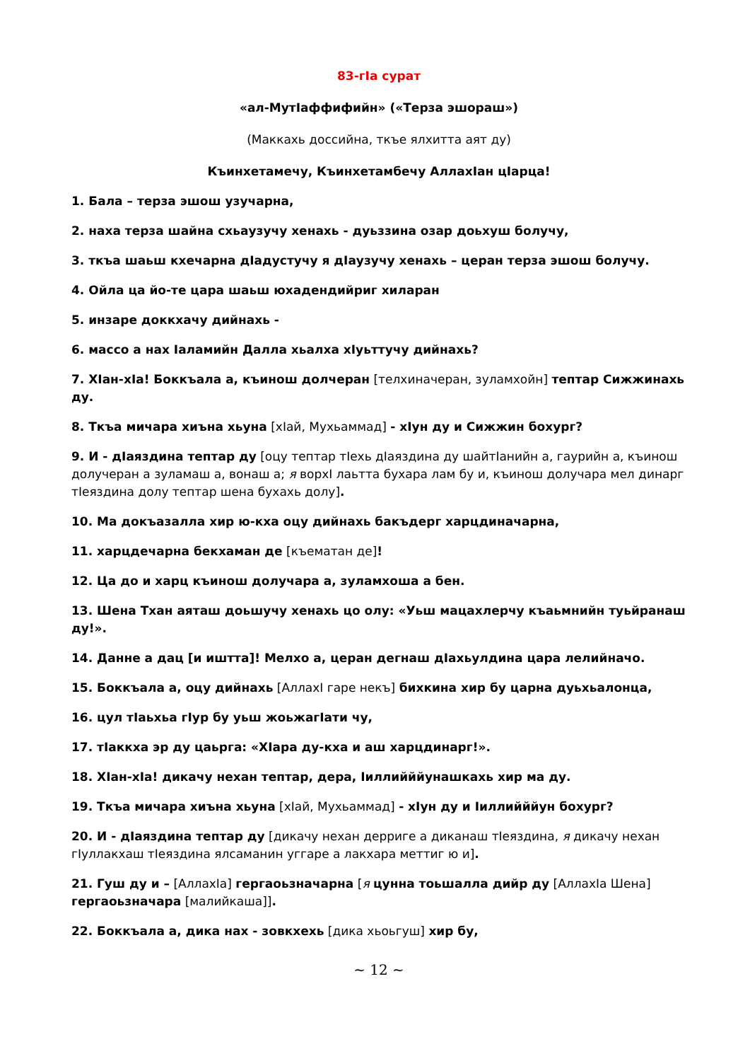83-гIа сурат
«ал-МутIаффифийн» («Терза эшораш»)
(Маккахь доссийна, ткъе ялхитта аят ду)
Къинхетамечу, Къинхетамбечу АллахIан цIарца!
1. Бала – терза эшош узучарна,
2. наха терза шайна схьаузучу хенахь - дуьззина озар доьхуш болучу,
3. ткъа шаьш кхечарна дIадустучу я дIаузучу хенахь – церан терза эшош болучу.
4. Ойла ца йо-те цара шаьш юхадендийриг хиларан
5. инзаре доккхачу дийнахь -
6. массо а нах Iаламийн Далла хьалха хIуьттучу дийнахь?
7. ХIан-хIа! Боккъала а, къинош долчеран [телхиначеран, зуламхойн] тептар Сижжинахь ду.
8. Ткъа мичара хиъна хьуна [хIай, Мухьаммад] - хIун ду и Сижжин бохург?
9. И - дIаяздина тептар ду [оцу тептар тIехь дIаяздина ду шайтIанийн а, гаурийн а, къинош долучеран а зуламаш а, вонаш а; я ворхI лаьтта бухара лам бу и, къинош долучара мел динарг тIеяздина долу тептар шена бухахь долу].
10. Ма докъазалла хир ю-кха оцу дийнахь бакъдерг харцдиначарна,
11. харцдечарна бекхаман де [къематан де]!
12. Ца до и харц къинош долучара а, зуламхоша а бен.
13. Шена Тхан аяташ доьшучу хенахь цо олу: «Уьш мацахлерчу къаьмнийн туьйранаш ду!».
14. Данне а дац [и иштта]! Мелхо а, церан дегнаш дIахьулдина цара лелийначо.
15. Боккъала а, оцу дийнахь [АллахI гаре некъ] бихкина хир бу царна дуьхьалонца,
16. цул тIаьхьа гIур бу уьш жоьжагIати чу,
17. тIаккха эр ду цаьрга: «ХIара ду-кха и аш харцдинарг!».
18. ХIан-хIа! дикачу нехан тептар, дера, Iиллийййунашкахь хир ма ду.
19. Ткъа мичара хиъна хьуна [хIай, Мухьаммад] - хIун ду и Iиллийййун бохург?
20. И - дIаяздина тептар ду [дикачу нехан дерриге а диканаш тIеяздина, я дикачу нехан гIуллакхаш тIеяздина ялсаманин уггаре а лакхара меттиг ю и].
21. Гуш ду и – [АллахIа] гергаоьзначарна [я цунна тоьшалла дийр ду [АллахIа Шена] гергаоьзначара [малийкаша]].
22. Боккъала а, дика нах - зовкхехь [дика хьоьгуш] хир бу,
~ 12 ~